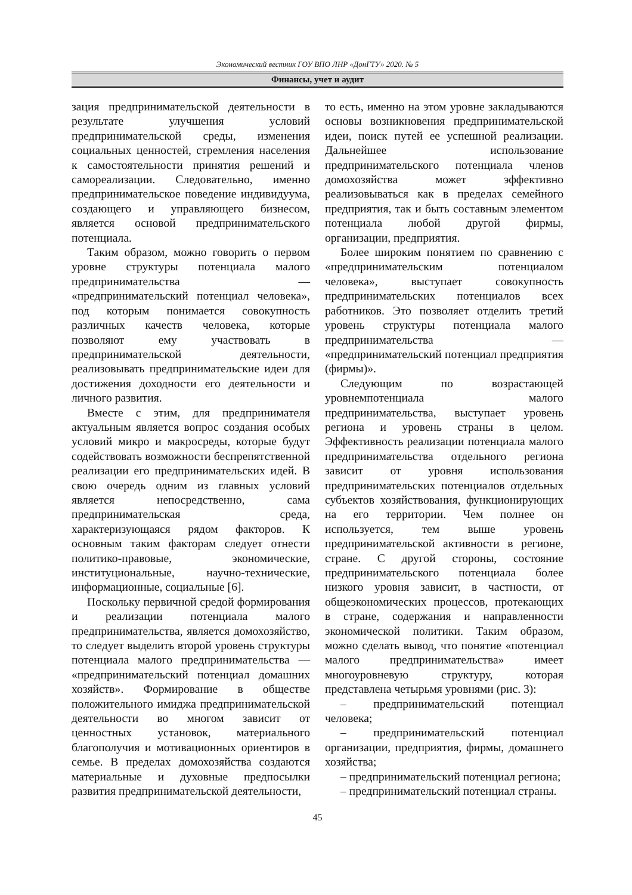Экономический вестник ГОУ ВПО ЛНР «ДонГТУ» 2020. № 5
Финансы, учет и аудит
зация предпринимательской деятельности в результате улучшения условий предпринимательской среды, изменения социальных ценностей, стремления населения к самостоятельности принятия решений и самореализации. Следовательно, именно предпринимательское поведение индивидуума, создающего и управляющего бизнесом, является основой предпринимательского потенциала.
Таким образом, можно говорить о первом уровне структуры потенциала малого предпринимательства — «предпринимательский потенциал человека», под которым понимается совокупность различных качеств человека, которые позволяют ему участвовать в предпринимательской деятельности, реализовывать предпринимательские идеи для достижения доходности его деятельности и личного развития.
Вместе с этим, для предпринимателя актуальным является вопрос создания особых условий микро и макросреды, которые будут содействовать возможности беспрепятственной реализации его предпринимательских идей. В свою очередь одним из главных условий является непосредственно, сама предпринимательская среда, характеризующаяся рядом факторов. К основным таким факторам следует отнести политико-правовые, экономические, институциональные, научно-технические, информационные, социальные [6].
Поскольку первичной средой формирования и реализации потенциала малого предпринимательства, является домохозяйство, то следует выделить второй уровень структуры потенциала малого предпринимательства — «предпринимательский потенциал домашних хозяйств». Формирование в обществе положительного имиджа предпринимательской деятельности во многом зависит от ценностных установок, материального благополучия и мотивационных ориентиров в семье. В пределах домохозяйства создаются материальные и духовные предпосылки развития предпринимательской деятельности,
то есть, именно на этом уровне закладываются основы возникновения предпринимательской идеи, поиск путей ее успешной реализации. Дальнейшее использование предпринимательского потенциала членов домохозяйства может эффективно реализовываться как в пределах семейного предприятия, так и быть составным элементом потенциала любой другой фирмы, организации, предприятия.
Более широким понятием по сравнению с «предпринимательским потенциалом человека», выступает совокупность предпринимательских потенциалов всех работников. Это позволяет отделить третий уровень структуры потенциала малого предпринимательства — «предпринимательский потенциал предприятия (фирмы)».
Следующим по возрастающей уровнемпотенциала малого предпринимательства, выступает уровень региона и уровень страны в целом. Эффективность реализации потенциала малого предпринимательства отдельного региона зависит от уровня использования предпринимательских потенциалов отдельных субъектов хозяйствования, функционирующих на его территории. Чем полнее он используется, тем выше уровень предпринимательской активности в регионе, стране. С другой стороны, состояние предпринимательского потенциала более низкого уровня зависит, в частности, от общеэкономических процессов, протекающих в стране, содержания и направленности экономической политики. Таким образом, можно сделать вывод, что понятие «потенциал малого предпринимательства» имеет многоуровневую структуру, которая представлена четырьмя уровнями (рис. 3):
– предпринимательский потенциал человека;
– предпринимательский потенциал организации, предприятия, фирмы, домашнего хозяйства;
– предпринимательский потенциал региона;
– предпринимательский потенциал страны.
45